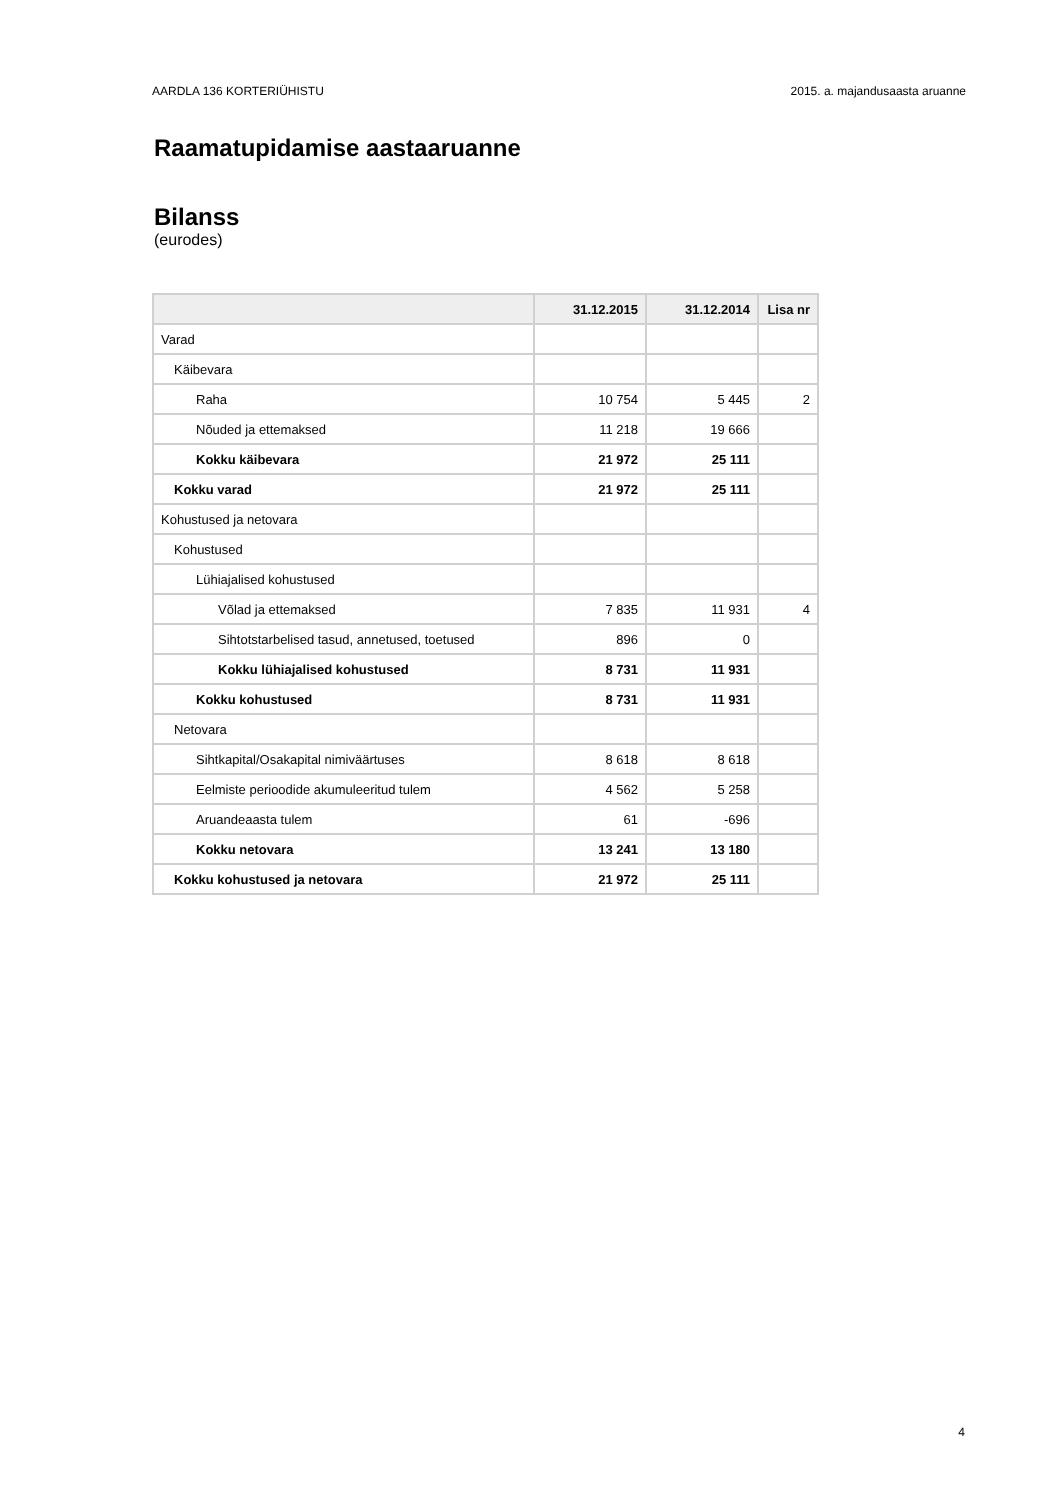AARDLA 136 KORTERIÜHISTU 2015. a. majandusaasta aruanne
Raamatupidamise aastaaruanne
Bilanss
(eurodes)
| | 31.12.2015 | 31.12.2014 | Lisa nr |
| --- | --- | --- | --- |
| Varad | | | |
| Käibevara | | | |
| Raha | 10 754 | 5 445 | 2 |
| Nõuded ja ettemaksed | 11 218 | 19 666 | |
| Kokku käibevara | 21 972 | 25 111 | |
| Kokku varad | 21 972 | 25 111 | |
| Kohustused ja netovara | | | |
| Kohustused | | | |
| Lühiajalised kohustused | | | |
| Võlad ja ettemaksed | 7 835 | 11 931 | 4 |
| Sihtotstarbelised tasud, annetused, toetused | 896 | 0 | |
| Kokku lühiajalised kohustused | 8 731 | 11 931 | |
| Kokku kohustused | 8 731 | 11 931 | |
| Netovara | | | |
| Sihtkapital/Osakapital nimiväärtuses | 8 618 | 8 618 | |
| Eelmiste perioodide akumuleeritud tulem | 4 562 | 5 258 | |
| Aruandeaasta tulem | 61 | -696 | |
| Kokku netovara | 13 241 | 13 180 | |
| Kokku kohustused ja netovara | 21 972 | 25 111 | |
4